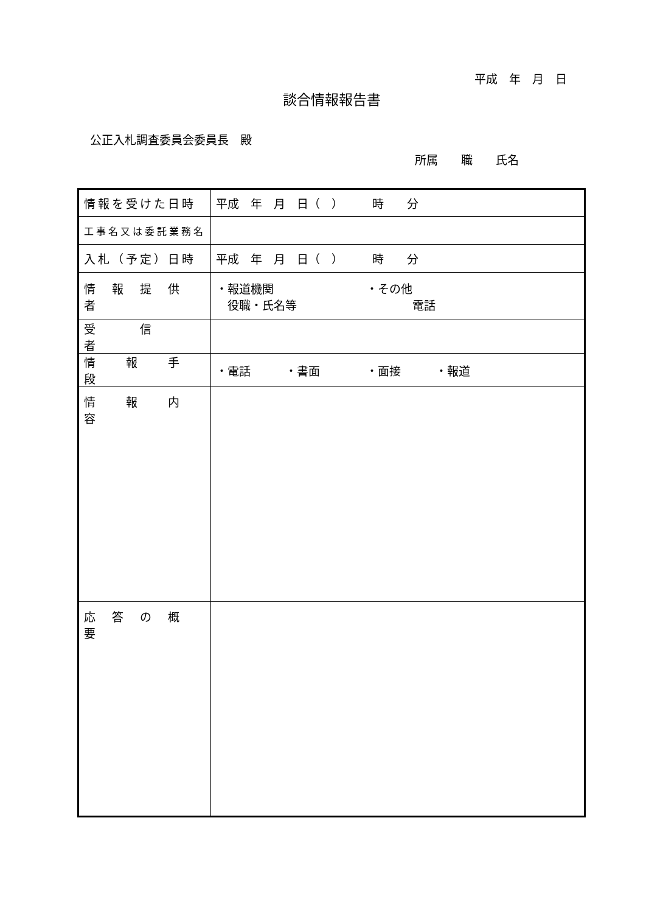平成　年　月　日
談合情報報告書
公正入札調査委員会委員長　殿
所属　　職　　氏名
| 情報を受けた日時 | 平成 年 月 日（ ） 時 分 |
| 工事名又は委託業務名 | |
| 入札（予定）日時 | 平成 年 月 日（ ） 時 分 |
| 情 報 提 供 者 | ・報道機関 ・その他 役職・氏名等 電話 |
| 受 信 者 | |
| 情 報 手 段 | ・電話 ・書面 ・面接 ・報道 |
| 情 報 内 容 | |
| 応 答 の 概 要 | |